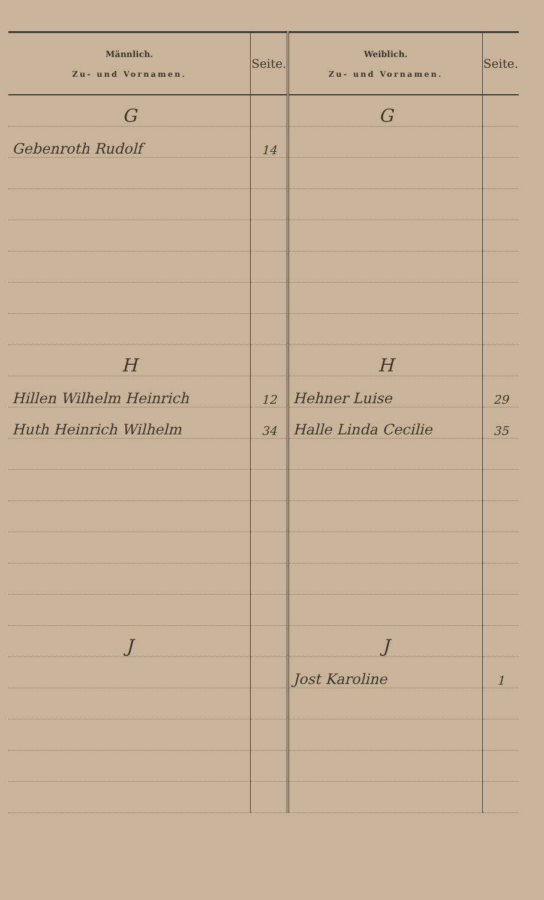| Männlich. Zu- und Vornamen. | Seite. | Weiblich. Zu- und Vornamen. | Seite. |
| --- | --- | --- | --- |
| G | | G | |
| Gebenroth Rudolf | 14 | | |
| H | | H | |
| Hillen Wilhelm Heinrich | 12 | Hehner Luise | 29 |
| Huth Heinrich Wilhelm | 34 | Halle Linda Cecilie | 35 |
| J | | J | |
| | | Jost Karoline | 1 |